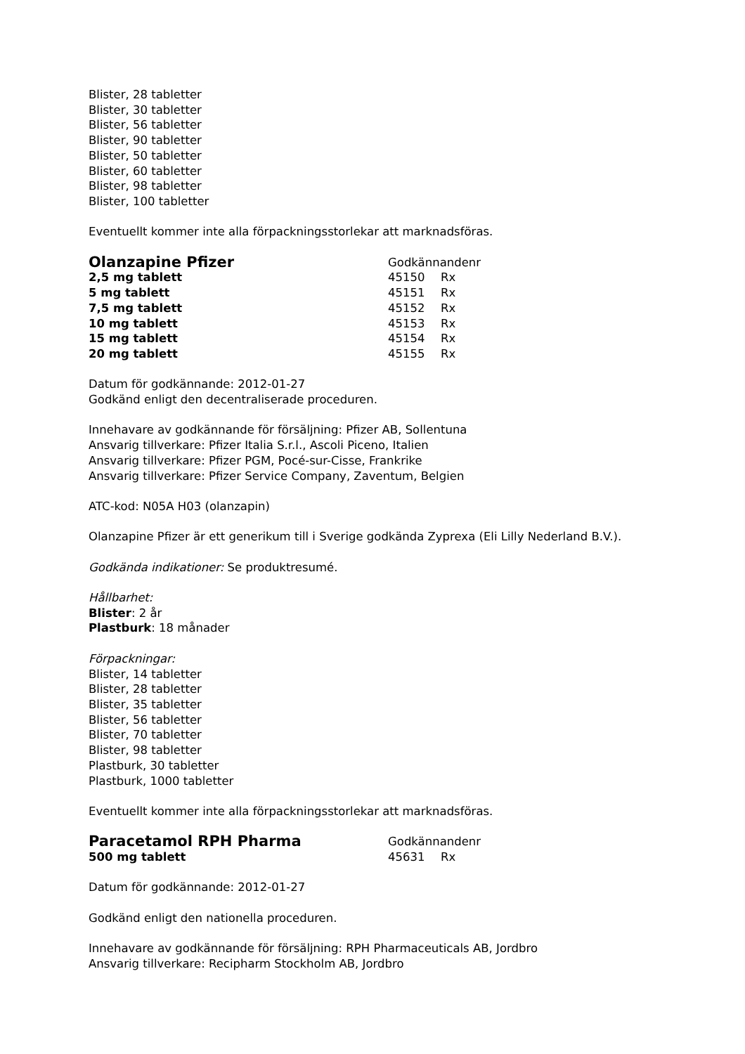Blister, 28 tabletter
Blister, 30 tabletter
Blister, 56 tabletter
Blister, 90 tabletter
Blister, 50 tabletter
Blister, 60 tabletter
Blister, 98 tabletter
Blister, 100 tabletter
Eventuellt kommer inte alla förpackningsstorlekar att marknadsföras.
| Olanzapine Pfizer | Godkännandenr | |
| 2,5 mg tablett | 45150 | Rx |
| 5 mg tablett | 45151 | Rx |
| 7,5 mg tablett | 45152 | Rx |
| 10 mg tablett | 45153 | Rx |
| 15 mg tablett | 45154 | Rx |
| 20 mg tablett | 45155 | Rx |
Datum för godkännande: 2012-01-27
Godkänd enligt den decentraliserade proceduren.
Innehavare av godkännande för försäljning: Pfizer AB, Sollentuna
Ansvarig tillverkare: Pfizer Italia S.r.l., Ascoli Piceno, Italien
Ansvarig tillverkare: Pfizer PGM, Pocé-sur-Cisse, Frankrike
Ansvarig tillverkare: Pfizer Service Company, Zaventum, Belgien
ATC-kod: N05A H03 (olanzapin)
Olanzapine Pfizer är ett generikum till i Sverige godkända Zyprexa (Eli Lilly Nederland B.V.).
Godkända indikationer: Se produktresumé.
Hållbarhet:
Blister: 2 år
Plastburk: 18 månader
Förpackningar:
Blister, 14 tabletter
Blister, 28 tabletter
Blister, 35 tabletter
Blister, 56 tabletter
Blister, 70 tabletter
Blister, 98 tabletter
Plastburk, 30 tabletter
Plastburk, 1000 tabletter
Eventuellt kommer inte alla förpackningsstorlekar att marknadsföras.
| Paracetamol RPH Pharma | Godkännandenr | |
| 500 mg tablett | 45631 | Rx |
Datum för godkännande: 2012-01-27
Godkänd enligt den nationella proceduren.
Innehavare av godkännande för försäljning: RPH Pharmaceuticals AB, Jordbro
Ansvarig tillverkare: Recipharm Stockholm AB, Jordbro